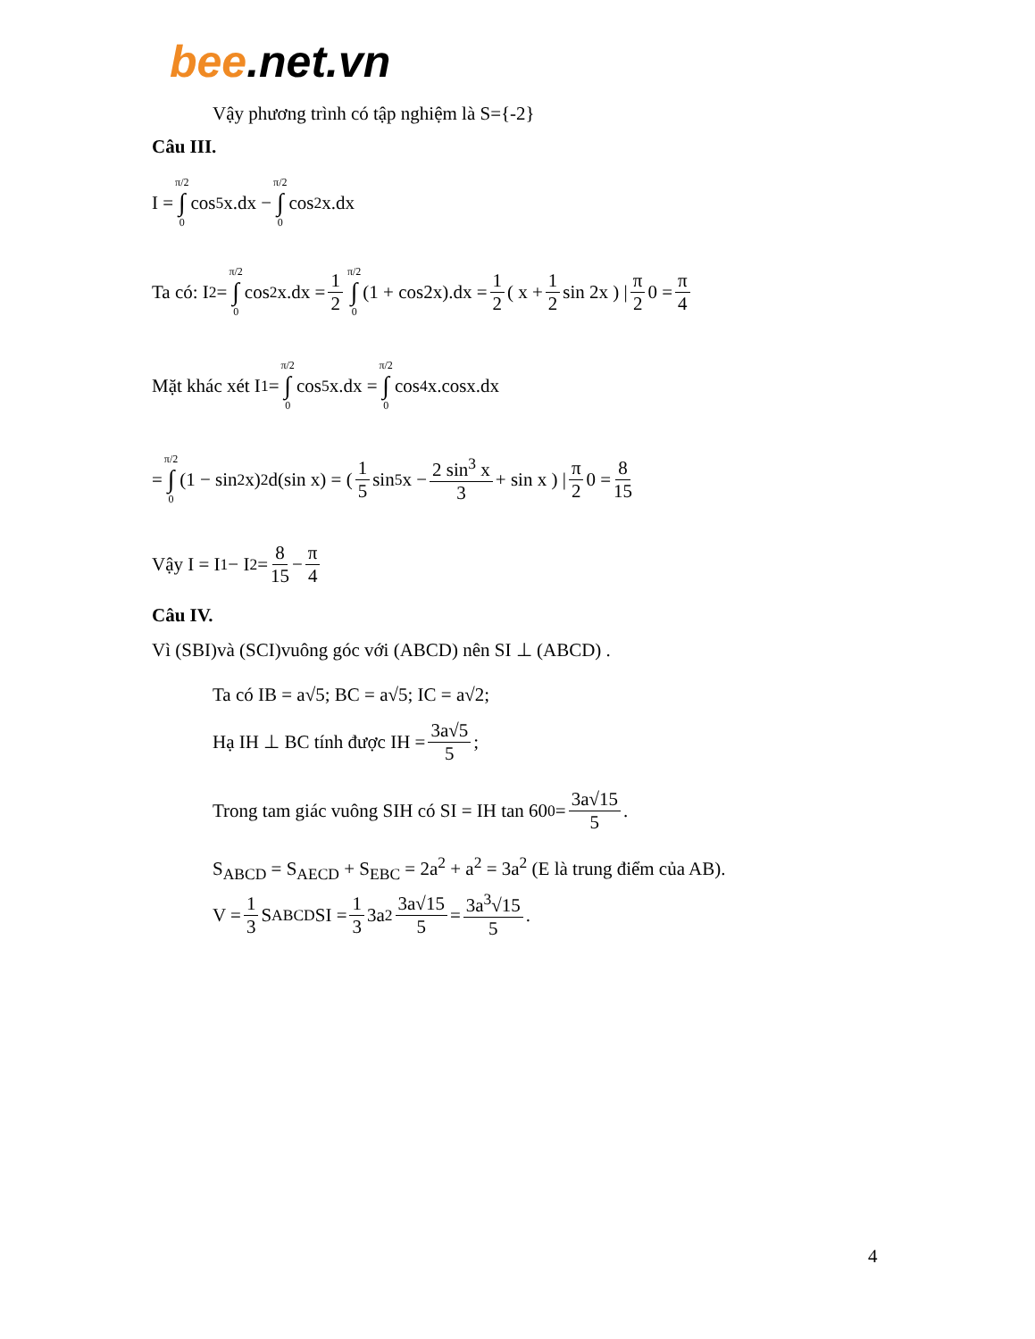bee.net.vn
Vậy phương trình có tập nghiệm là S={-2}
Câu III.
I = π/2 ∫ 0 cos<sup>5</sup>x.dx − π/2 ∫ 0 cos<sup>2</sup>x.dx
Ta có: I<sub>2</sub> = π/2 ∫ 0 cos<sup>2</sup>x.dx = 1 2 π/2 ∫ 0 (1 + cos2x).dx = 1 2 ( x + 1 2 sin 2x ) | π 2 0 = π 4
Mặt khác xét I<sub>1</sub> = π/2 ∫ 0 cos<sup>5</sup>x.dx = π/2 ∫ 0 cos<sup>4</sup>x.cosx.dx
= π/2 ∫ 0 (1 − sin<sup>2</sup> x)<sup>2</sup>d(sin x) = ( 1 5 sin<sup>5</sup> x − 2 sin<sup>3</sup> x 3 + sin x ) | π 2 0 = 8 15
Vậy I = I<sub>1</sub> − I<sub>2</sub> = 8 15 − π 4
Câu IV.
Vì (SBI)và (SCI)vuông góc với (ABCD) nên SI ⊥ (ABCD) .
Ta có IB = a√5; BC = a√5; IC = a√2;
Hạ IH ⊥ BC tính được IH = 3a√5 5;
Trong tam giác vuông SIH có SI = IH tan 60<sup>0</sup> = 3a√15 5.
S<sub>ABCD</sub> = S<sub>AECD</sub> + S<sub>EBC</sub> = 2a<sup>2</sup> + a<sup>2</sup> = 3a<sup>2</sup> (E là trung điểm của AB).
V = 1 3 S<sub>ABCD</sub>SI = 1 3 3a<sup>2</sup> 3a√15 5 = 3a<sup>3</sup>√15 5.
4